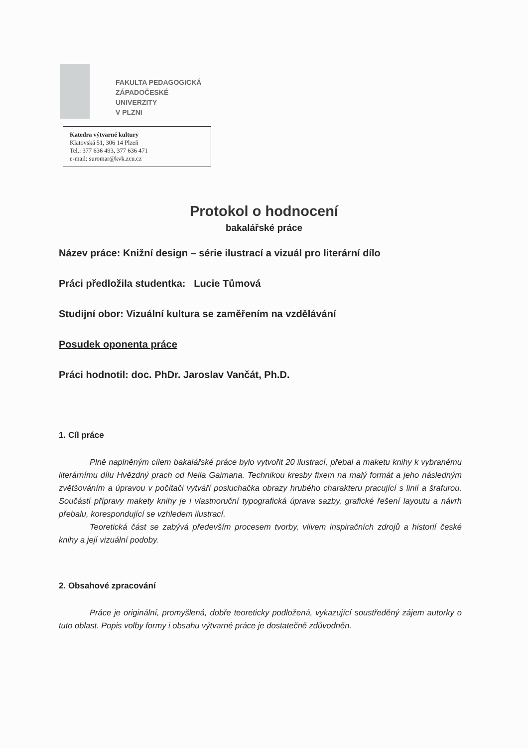FAKULTA PEDAGOGICKÁ
ZÁPADOČESKÉ
UNIVERZITY
V PLZNI
Katedra výtvarné kultury
Klatovská 51, 306 14 Plzeň
Tel.: 377 636 493, 377 636 471
e-mail: suromar@kvk.zcu.cz
Protokol o hodnocení
bakalářské práce
Název práce: Knižní design – série ilustrací a vizuál pro literární dílo
Práci předložila studentka: Lucie Tůmová
Studijní obor: Vizuální kultura se zaměřením na vzdělávání
Posudek oponenta práce
Práci hodnotil: doc. PhDr. Jaroslav Vančát, Ph.D.
1. Cíl práce
Plně naplněným cílem bakalářské práce bylo vytvořit 20 ilustrací, přebal a maketu knihy k vybranému literárnímu dílu Hvězdný prach od Neila Gaimana. Technikou kresby fixem na malý formát a jeho následným zvětšováním a úpravou v počítači vytváří posluchačka obrazy hrubého charakteru pracující s linií a šrafurou. Součástí přípravy makety knihy je i vlastnoruční typografická úprava sazby, grafické řešení layoutu a návrh přebalu, korespondující se vzhledem ilustrací.
Teoretická část se zabývá především procesem tvorby, vlivem inspiračních zdrojů a historií české knihy a její vizuální podoby.
2. Obsahové zpracování
Práce je originální, promyšlená, dobře teoreticky podložená, vykazující soustředěný zájem autorky o tuto oblast. Popis volby formy i obsahu výtvarné práce je dostatečně zdůvodněn.